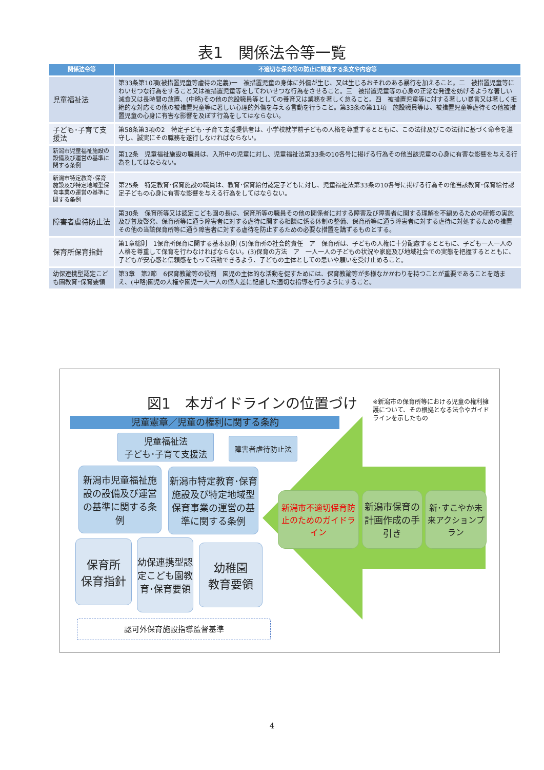表1　関係法令等一覧
| 関係法令等 | 不適切な保育等の防止に関連する条文や内容等 |
| --- | --- |
| 児童福祉法 | 第33条第10項(被措置児童等虐待の定義)一 被措置児童の身体に外傷が生じ、又は生じるおそれのある暴行を加えること。二 被措置児童等にわいせつな行為をすること又は被措置児童等をしてわいせつな行為をさせること。三 被措置児童等の心身の正常な発達を妨げるような著しい減食又は長時間の放置、(中略)その他の施設職員等としての養育又は業務を著しく怠ること。四 被措置児童等に対する著しい暴言又は著しく拒絶的な対応その他の被措置児童等に著しい心理的外傷を与える言動を行うこと。第33条の第11項 施設職員等は、被措置児童等虐待その他被措置児童の心身に有害な影響を及ぼす行為をしてはならない。 |
| 子ども･子育て支援法 | 第58条第3項の2 特定子ども･子育て支援提供者は、小学校就学前子どもの人格を尊重するとともに、この法律及びこの法律に基づく命令を遵守し、誠実にその職務を遂行しなければならない。 |
| 新潟市児童福祉施設の設備及び運営の基準に関する条例 | 第12条 児童福祉施設の職員は、入所中の児童に対し、児童福祉法第33条の10各号に掲げる行為その他当該児童の心身に有害な影響を与える行為をしてはならない。 |
| 新潟市特定教育･保育施設及び特定地域型保育事業の運営の基準に関する条例 | 第25条 特定教育･保育施設の職員は、教育･保育給付認定子どもに対し、児童福祉法第33条の10各号に掲げる行為その他当該教育･保育給付認定子どもの心身に有害な影響を与える行為をしてはならない。 |
| 障害者虐待防止法 | 第30条 保育所等又は認定こども園の長は、保育所等の職員その他の関係者に対する障害及び障害者に関する理解を不編めるための研修の実施及び普及啓発、保育所等に通う障害者に対する虐待に関する相談に係る体制の整備、保育所等に通う障害者に対する虐待に対処するための措置その他の当該保育所等に通う障害者に対する虐待を防止するための必要な措置を講ずるものとする。 |
| 保育所保育指針 | 第1章総則 1保育所保育に関する基本原則 (5)保育所の社会的責任 ア 保育所は、子どもの人権に十分配慮するとともに、子ども一人一人の人格を尊重して保育を行わなければならない。(3)保育の方法 ア 一人一人の子どもの状況や家庭及び地域社会での実態を把握するとともに、子どもが安心感と信頼感をもって活動できるよう、子どもの主体としての思いや願いを受け止めること。 |
| 幼保連携型認定こども園教育･保育要領 | 第3章 第2節 6保育教諭等の役割 園児の主体的な活動を促すためには、保育教諭等が多様なかかわりを持つことが重要であることを踏まえ、(中略)園児の人権や園児一人一人の個人差に配慮した適切な指導を行うようにすること。 |
図1　本ガイドラインの位置づけ
※新潟市の保育所等における児童の権利擁護について、その根拠となる法令やガイドラインを示したもの
児童憲章／児童の権利に関する条約
児童福祉法
子ども･子育て支援法
障害者虐待防止法
新潟市児童福祉施設の設備及び運営の基準に関する条例
新潟市特定教育･保育施設及び特定地域型保育事業の運営の基準に関する条例
保育所
保育指針
幼保連携型認定こども園教育･保育要領
幼稚園
教育要領
新潟市不適切保育防止のためのガイドライン
新潟市保育の計画作成の手引き
新･すこやか未来アクションプラン
認可外保育施設指導監督基準
4